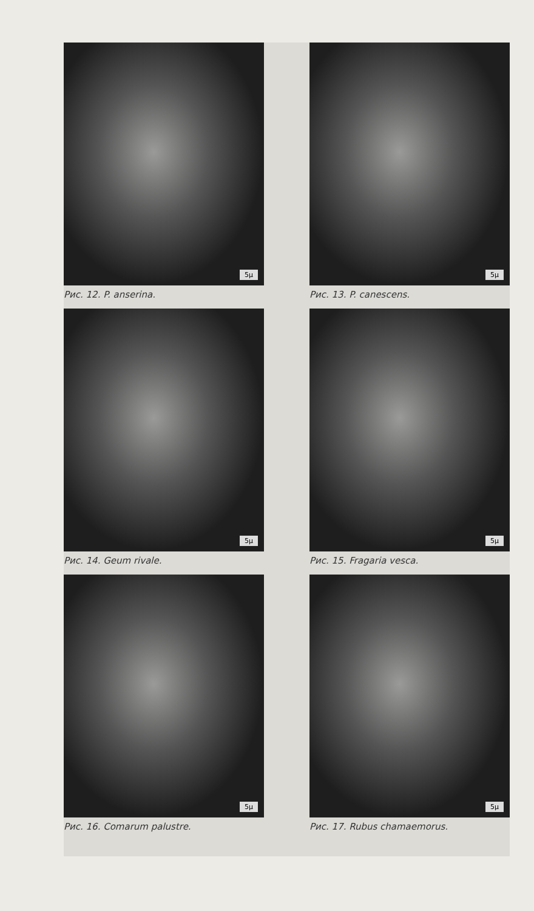5µ
Рис. 12. P. anserina.
5µ
Рис. 13. P. canescens.
5µ
Рис. 14. Geum rivale.
5µ
Рис. 15. Fragaria vesca.
5µ
Рис. 16. Comarum palustre.
5µ
Рис. 17. Rubus chamaemorus.